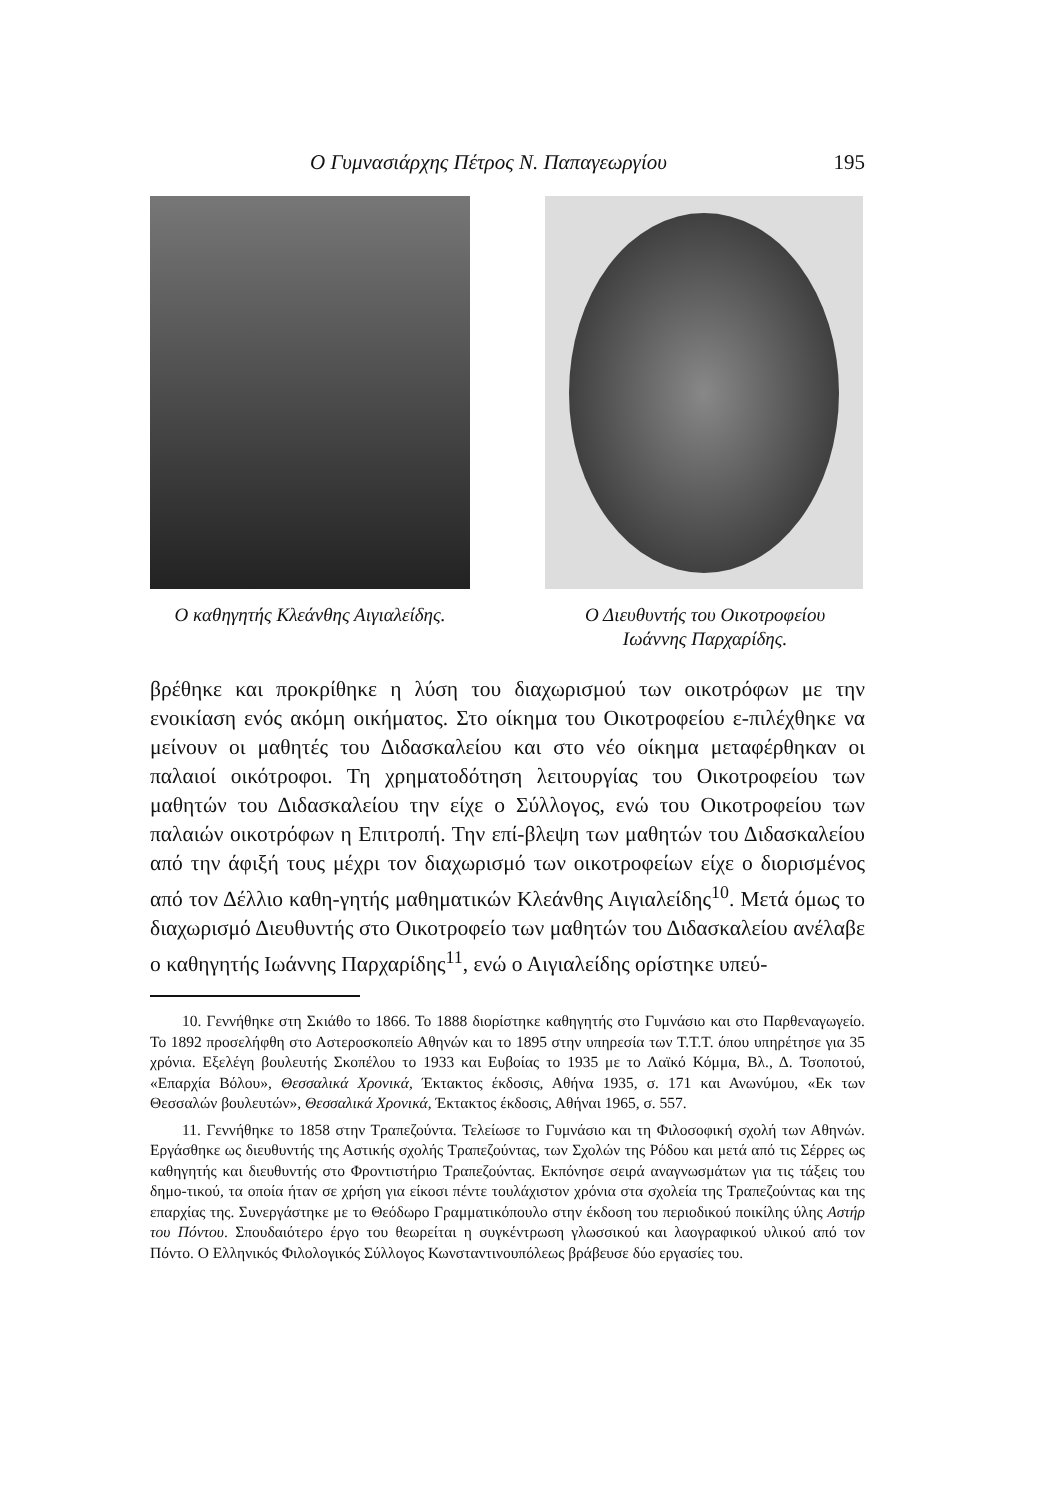Ο Γυμνασιάρχης Πέτρος Ν. Παπαγεωργίου 195
Ο καθηγητής Κλεάνθης Αιγιαλείδης. Ο Διευθυντής του Οικοτροφείου
Ιωάννης Παρχαρίδης.
βρέθηκε και προκρίθηκε η λύση του διαχωρισμού των οικοτρόφων με την ενοικίαση ενός ακόμη οικήματος. Στο οίκημα του Οικοτροφείου ε-πιλέχθηκε να μείνουν οι μαθητές του Διδασκαλείου και στο νέο οίκημα μεταφέρθηκαν οι παλαιοί οικότροφοι. Τη χρηματοδότηση λειτουργίας του Οικοτροφείου των μαθητών του Διδασκαλείου την είχε ο Σύλλογος, ενώ του Οικοτροφείου των παλαιών οικοτρόφων η Επιτροπή. Την επί-βλεψη των μαθητών του Διδασκαλείου από την άφιξή τους μέχρι τον διαχωρισμό των οικοτροφείων είχε ο διορισμένος από τον Δέλλιο καθη-γητής μαθηματικών Κλεάνθης Αιγιαλείδης<sup>10</sup>. Μετά όμως το διαχωρισμό Διευθυντής στο Οικοτροφείο των μαθητών του Διδασκαλείου ανέλαβε ο καθηγητής Ιωάννης Παρχαρίδης<sup>11</sup>, ενώ ο Αιγιαλείδης ορίστηκε υπεύ-
10. Γεννήθηκε στη Σκιάθο το 1866. Το 1888 διορίστηκε καθηγητής στο Γυμνάσιο και στο Παρθεναγωγείο. Το 1892 προσελήφθη στο Αστεροσκοπείο Αθηνών και το 1895 στην υπηρεσία των Τ.Τ.Τ. όπου υπηρέτησε για 35 χρόνια. Εξελέγη βουλευτής Σκοπέλου το 1933 και Ευβοίας το 1935 με το Λαϊκό Κόμμα, Βλ., Δ. Τσοποτού, «Επαρχία Βόλου», Θεσσαλικά Χρονικά, Έκτακτος έκδοσις, Αθήνα 1935, σ. 171 και Ανωνύμου, «Εκ των Θεσσαλών βουλευτών», Θεσσαλικά Χρονικά, Έκτακτος έκδοσις, Αθήναι 1965, σ. 557.
11. Γεννήθηκε το 1858 στην Τραπεζούντα. Τελείωσε το Γυμνάσιο και τη Φιλοσοφική σχολή των Αθηνών. Εργάσθηκε ως διευθυντής της Αστικής σχολής Τραπεζούντας, των Σχολών της Ρόδου και μετά από τις Σέρρες ως καθηγητής και διευθυντής στο Φροντιστήριο Τραπεζούντας. Εκπόνησε σειρά αναγνωσμάτων για τις τάξεις του δημο-τικού, τα οποία ήταν σε χρήση για είκοσι πέντε τουλάχιστον χρόνια στα σχολεία της Τραπεζούντας και της επαρχίας της. Συνεργάστηκε με το Θεόδωρο Γραμματικόπουλο στην έκδοση του περιοδικού ποικίλης ύλης Αστήρ του Πόντου. Σπουδαιότερο έργο του θεωρείται η συγκέντρωση γλωσσικού και λαογραφικού υλικού από τον Πόντο. Ο Ελληνικός Φιλολογικός Σύλλογος Κωνσταντινουπόλεως βράβευσε δύο εργασίες του.